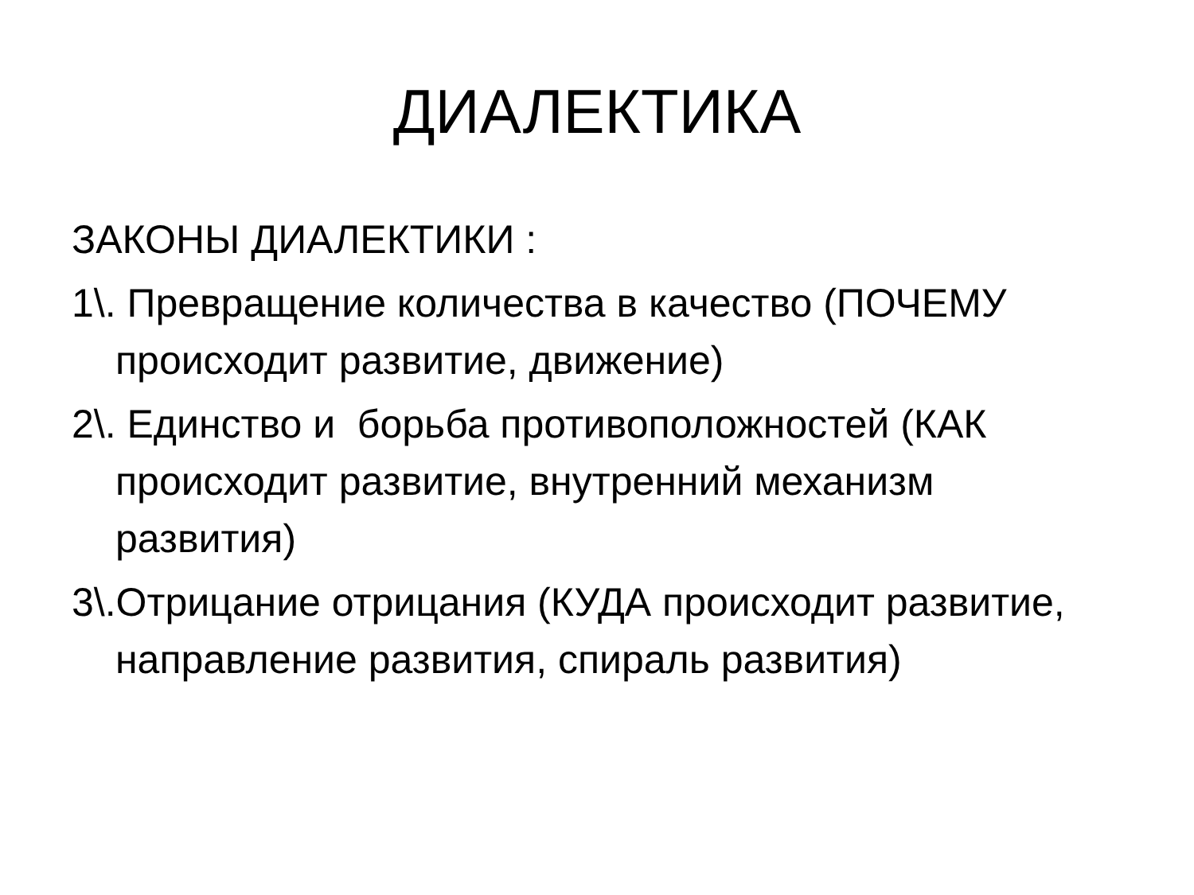ДИАЛЕКТИКА
ЗАКОНЫ ДИАЛЕКТИКИ :
1\. Превращение количества в качество (ПОЧЕМУ происходит развитие, движение)
2\. Единство и борьба противоположностей (КАК происходит развитие, внутренний механизм развития)
3\.Отрицание отрицания (КУДА происходит развитие, направление развития, спираль развития)